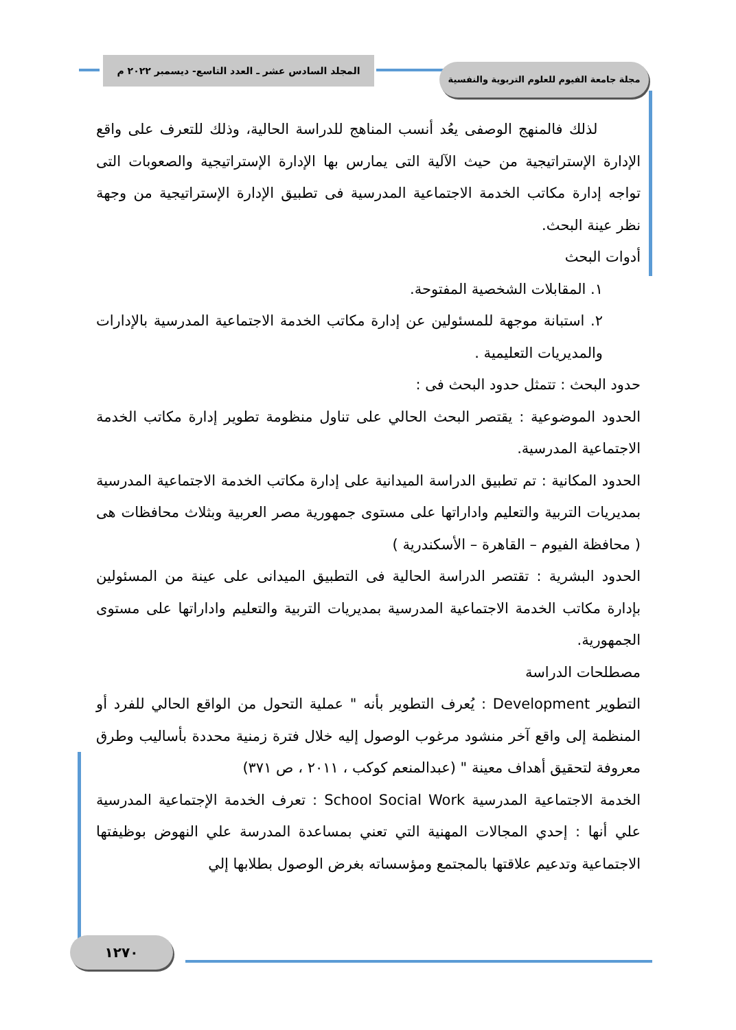المجلد السادس عشر ـ العدد التاسع- ديسمبر ٢٠٢٢ م
مجلة جامعة الفيوم للعلوم التربوية والنفسية
لذلك فالمنهج الوصفى يعُد أنسب المناهج للدراسة الحالية، وذلك للتعرف على واقع الإدارة الإستراتيجية من حيث الآلية التى يمارس بها الإدارة الإستراتيجية والصعوبات التى تواجه إدارة مكاتب الخدمة الاجتماعية المدرسية فى تطبيق الإدارة الإستراتيجية من وجهة نظر عينة البحث.
أدوات البحث
١. المقابلات الشخصية المفتوحة.
٢. استبانة موجهة للمسئولين عن إدارة مكاتب الخدمة الاجتماعية المدرسية بالإدارات والمديريات التعليمية .
حدود البحث : تتمثل حدود البحث فى :
الحدود الموضوعية : يقتصر البحث الحالي على تناول منظومة تطوير إدارة مكاتب الخدمة الاجتماعية المدرسية.
الحدود المكانية : تم تطبيق الدراسة الميدانية على إدارة مكاتب الخدمة الاجتماعية المدرسية بمديريات التربية والتعليم واداراتها على مستوى جمهورية مصر العربية وبثلاث محافظات هى ( محافظة الفيوم – القاهرة – الأسكندرية )
الحدود البشرية : تقتصر الدراسة الحالية فى التطبيق الميدانى على عينة من المسئولين بإدارة مكاتب الخدمة الاجتماعية المدرسية بمديريات التربية والتعليم واداراتها على مستوى الجمهورية.
مصطلحات الدراسة
التطوير Development : يُعرف التطوير بأنه " عملية التحول من الواقع الحالي للفرد أو المنظمة إلى واقع آخر منشود مرغوب الوصول إليه خلال فترة زمنية محددة بأساليب وطرق معروفة لتحقيق أهداف معينة " (عبدالمنعم كوكب ، ٢٠١١ ، ص ٣٧١)
الخدمة الاجتماعية المدرسية School Social Work : تعرف الخدمة الإجتماعية المدرسية علي أنها : إحدي المجالات المهنية التي تعني بمساعدة المدرسة علي النهوض بوظيفتها الاجتماعية وتدعيم علاقتها بالمجتمع ومؤسساته بغرض الوصول بطلابها إلي
١٢٧٠